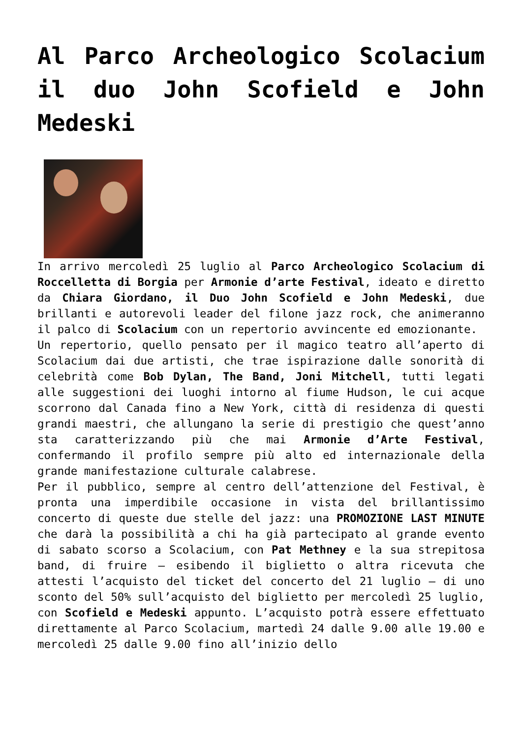Al Parco Archeologico Scolacium il duo John Scofield e John Medeski
In arrivo mercoledì 25 luglio al Parco Archeologico Scolacium di Roccelletta di Borgia per Armonie d’arte Festival, ideato e diretto da Chiara Giordano, il Duo John Scofield e John Medeski, due brillanti e autorevoli leader del filone jazz rock, che animeranno il palco di Scolacium con un repertorio avvincente ed emozionante.
Un repertorio, quello pensato per il magico teatro all’aperto di Scolacium dai due artisti, che trae ispirazione dalle sonorità di celebrità come Bob Dylan, The Band, Joni Mitchell, tutti legati alle suggestioni dei luoghi intorno al fiume Hudson, le cui acque scorrono dal Canada fino a New York, città di residenza di questi grandi maestri, che allungano la serie di prestigio che quest’anno sta caratterizzando più che mai Armonie d’Arte Festival, confermando il profilo sempre più alto ed internazionale della grande manifestazione culturale calabrese.
Per il pubblico, sempre al centro dell’attenzione del Festival, è pronta una imperdibile occasione in vista del brillantissimo concerto di queste due stelle del jazz: una PROMOZIONE LAST MINUTE che darà la possibilità a chi ha già partecipato al grande evento di sabato scorso a Scolacium, con Pat Methney e la sua strepitosa band, di fruire – esibendo il biglietto o altra ricevuta che attesti l’acquisto del ticket del concerto del 21 luglio – di uno sconto del 50% sull’acquisto del biglietto per mercoledì 25 luglio, con Scofield e Medeski appunto. L’acquisto potrà essere effettuato direttamente al Parco Scolacium, martedì 24 dalle 9.00 alle 19.00 e mercoledì 25 dalle 9.00 fino all’inizio dello